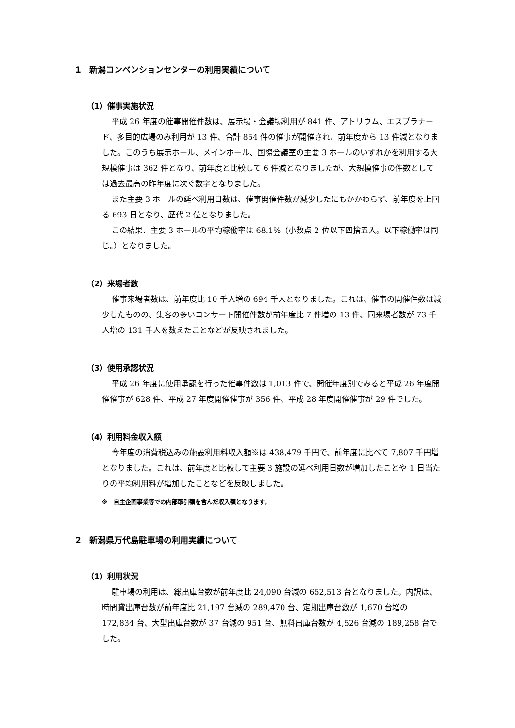1　新潟コンベンションセンターの利用実績について
（1）催事実施状況
平成 26 年度の催事開催件数は、展示場・会議場利用が 841 件、アトリウム、エスプラナード、多目的広場のみ利用が 13 件、合計 854 件の催事が開催され、前年度から 13 件減となりました。このうち展示ホール、メインホール、国際会議室の主要 3 ホールのいずれかを利用する大規模催事は 362 件となり、前年度と比較して 6 件減となりましたが、大規模催事の件数としては過去最高の昨年度に次ぐ数字となりました。
また主要 3 ホールの延べ利用日数は、催事開催件数が減少したにもかかわらず、前年度を上回る 693 日となり、歴代 2 位となりました。
この結果、主要 3 ホールの平均稼働率は 68.1%（小数点 2 位以下四捨五入。以下稼働率は同じ。）となりました。
（2）来場者数
催事来場者数は、前年度比 10 千人増の 694 千人となりました。これは、催事の開催件数は減少したものの、集客の多いコンサート開催件数が前年度比 7 件増の 13 件、同来場者数が 73 千人増の 131 千人を数えたことなどが反映されました。
（3）使用承認状況
平成 26 年度に使用承認を行った催事件数は 1,013 件で、開催年度別でみると平成 26 年度開催催事が 628 件、平成 27 年度開催催事が 356 件、平成 28 年度開催催事が 29 件でした。
（4）利用料金収入額
今年度の消費税込みの施設利用料収入額※は 438,479 千円で、前年度に比べて 7,807 千円増となりました。これは、前年度と比較して主要 3 施設の延べ利用日数が増加したことや 1 日当たりの平均利用料が増加したことなどを反映しました。
※　自主企画事業等での内部取引額を含んだ収入額となります。
2　新潟県万代島駐車場の利用実績について
（1）利用状況
駐車場の利用は、総出庫台数が前年度比 24,090 台減の 652,513 台となりました。内訳は、時間貸出庫台数が前年度比 21,197 台減の 289,470 台、定期出庫台数が 1,670 台増の 172,834 台、大型出庫台数が 37 台減の 951 台、無料出庫台数が 4,526 台減の 189,258 台でした。